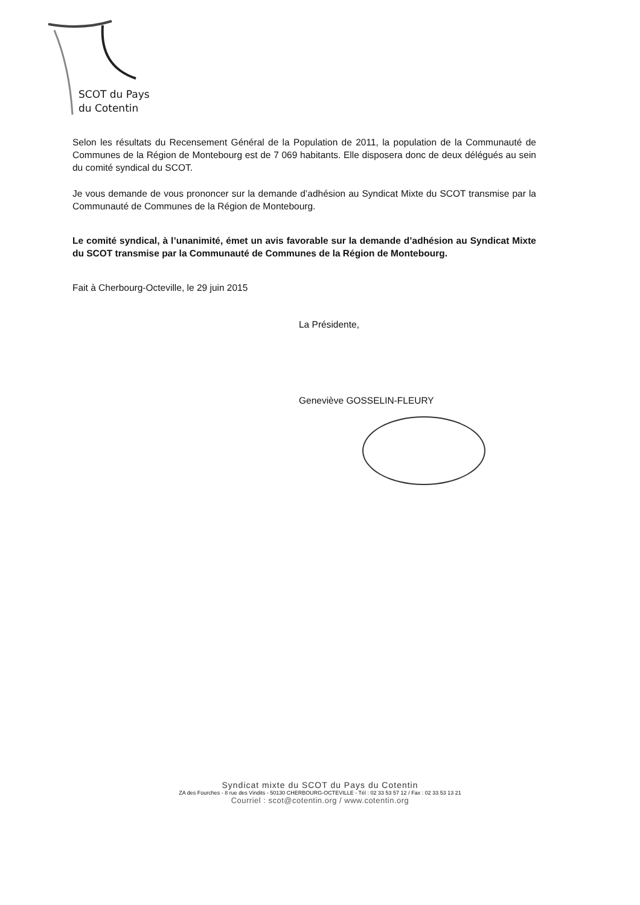SCOT du Pays
du Cotentin
Selon les résultats du Recensement Général de la Population de 2011, la population de la Communauté de Communes de la Région de Montebourg est de 7 069 habitants. Elle disposera donc de deux délégués au sein du comité syndical du SCOT.
Je vous demande de vous prononcer sur la demande d’adhésion au Syndicat Mixte du SCOT transmise par la Communauté de Communes de la Région de Montebourg.
Le comité syndical, à l’unanimité, émet un avis favorable sur la demande d’adhésion au Syndicat Mixte du SCOT transmise par la Communauté de Communes de la Région de Montebourg.
Fait à Cherbourg-Octeville, le 29 juin 2015
La Présidente,
Geneviève GOSSELIN-FLEURY
Syndicat mixte du SCOT du Pays du Cotentin
ZA des Fourches - 8 rue des Vindits - 50130 CHERBOURG-OCTEVILLE - Tél : 02 33 53 57 12 / Fax : 02 33 53 13 21
Courriel : scot@cotentin.org / www.cotentin.org